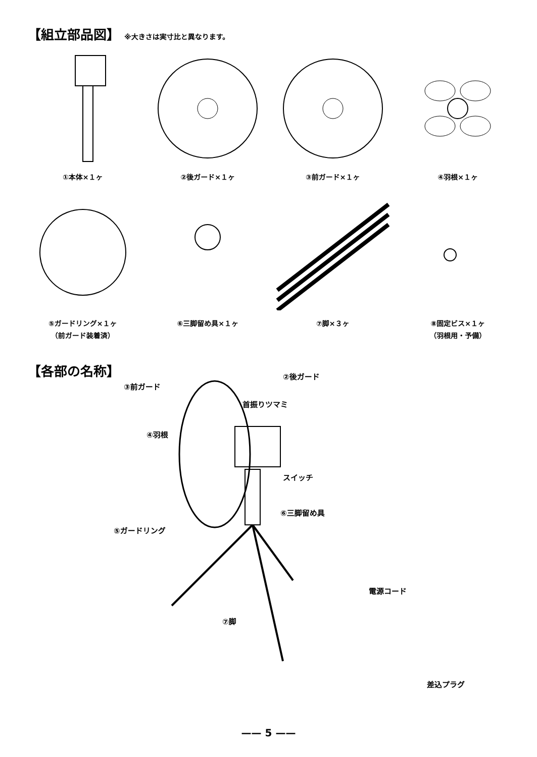【組立部品図】 ※大きさは実寸比と異なります。
①本体×１ヶ
②後ガード×１ヶ
③前ガード×１ヶ
④羽根×１ヶ
⑤ガードリング×１ヶ
（前ガード装着済）
⑥三脚留め具×１ヶ
⑦脚×３ヶ
⑧固定ビス×１ヶ
（羽根用・予備）
【各部の名称】
③前ガード
②後ガード
首振りツマミ
④羽根
スイッチ
⑥三脚留め具
⑤ガードリング
電源コード
⑦脚
差込プラグ
—— 5 ——